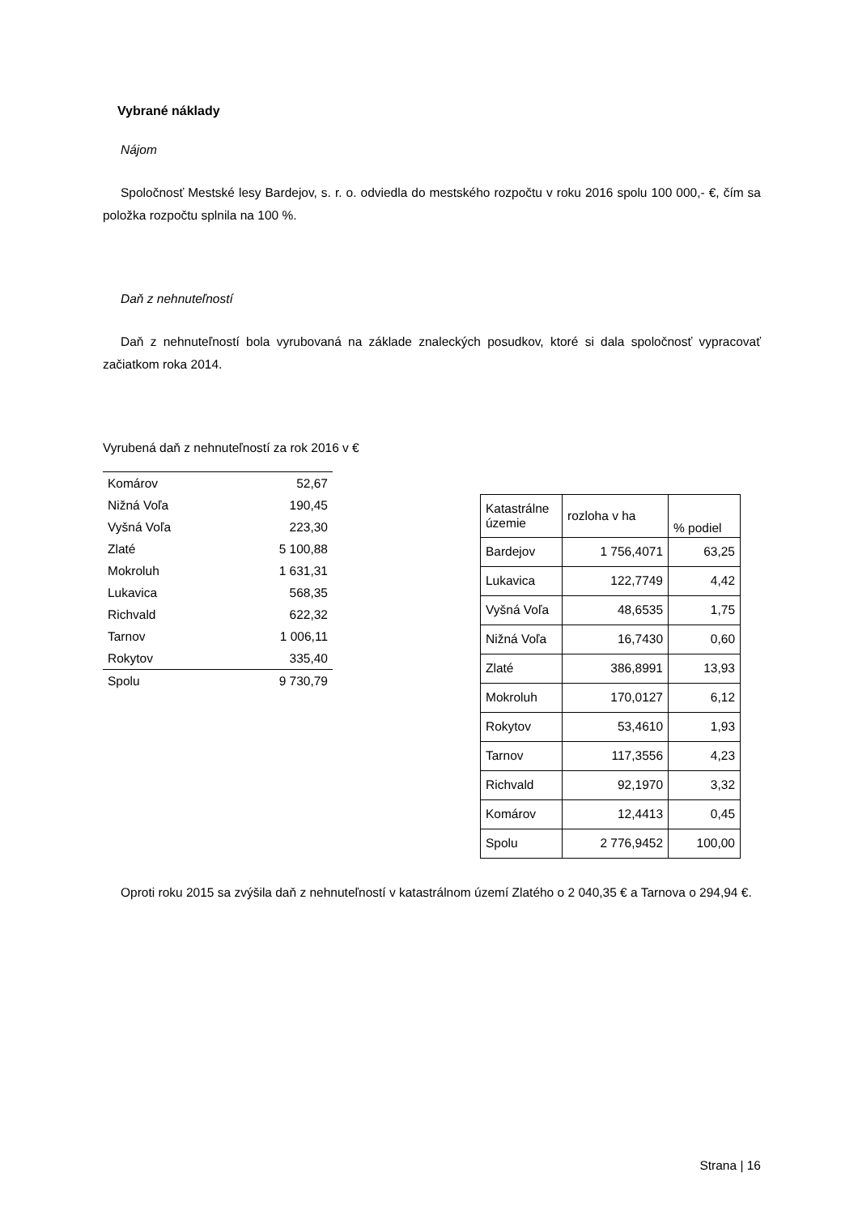Vybrané náklady
Nájom
Spoločnosť Mestské lesy Bardejov, s. r. o. odviedla do mestského rozpočtu v roku 2016 spolu 100 000,- €, čím sa položka rozpočtu splnila na 100 %.
Daň z nehnuteľností
Daň z nehnuteľností bola vyrubovaná na základe znaleckých posudkov, ktoré si dala spoločnosť vypracovať začiatkom roka 2014.
Vyrubená daň z nehnuteľností za rok 2016 v €
| Komárov | 52,67 |
| Nižná Voľa | 190,45 |
| Vyšná Voľa | 223,30 |
| Zlaté | 5 100,88 |
| Mokroluh | 1 631,31 |
| Lukavica | 568,35 |
| Richvald | 622,32 |
| Tarnov | 1 006,11 |
| Rokytov | 335,40 |
| Spolu | 9 730,79 |
| Katastrálne územie | rozloha v ha | % podiel |
| --- | --- | --- |
| Bardejov | 1 756,4071 | 63,25 |
| Lukavica | 122,7749 | 4,42 |
| Vyšná Voľa | 48,6535 | 1,75 |
| Nižná Voľa | 16,7430 | 0,60 |
| Zlaté | 386,8991 | 13,93 |
| Mokroluh | 170,0127 | 6,12 |
| Rokytov | 53,4610 | 1,93 |
| Tarnov | 117,3556 | 4,23 |
| Richvald | 92,1970 | 3,32 |
| Komárov | 12,4413 | 0,45 |
| Spolu | 2 776,9452 | 100,00 |
Oproti roku 2015 sa zvýšila daň z nehnuteľností v katastrálnom území Zlatého o 2 040,35 € a Tarnova o 294,94 €.
Strana | 16